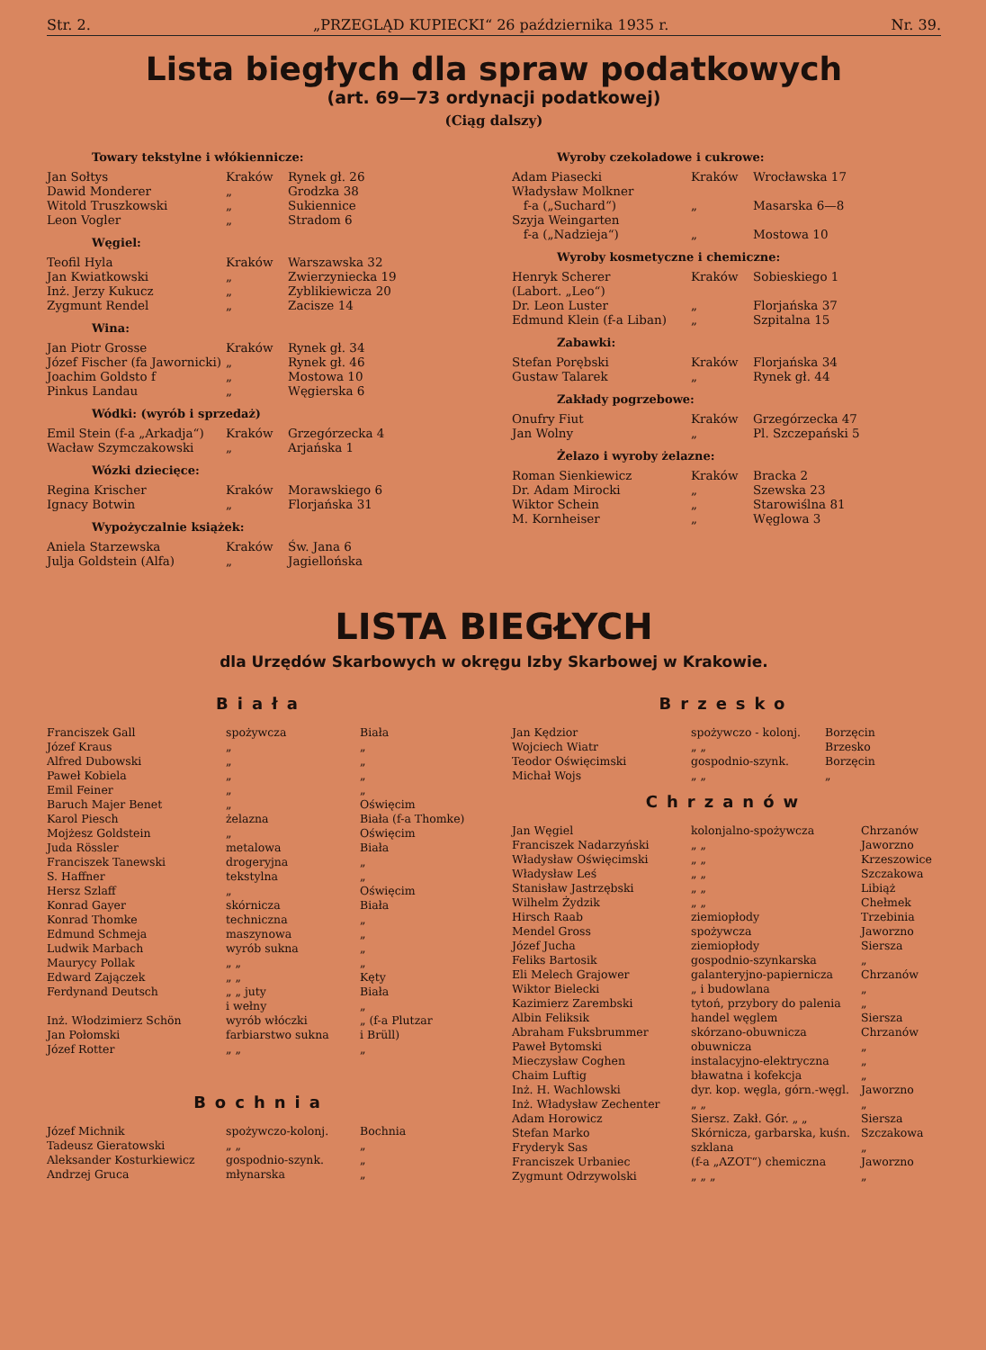Str. 2. „PRZEGLĄD KUPIECKI“ 26 października 1935 r. Nr. 39.
Lista biegłych dla spraw podatkowych
(art. 69—73 ordynacji podatkowej)
(Ciąg dalszy)
Towary tekstylne i włókiennicze:
| Jan Sołtys | Kraków | Rynek gł. 26 |
| Dawid Monderer | „ | Grodzka 38 |
| Witold Truszkowski | „ | Sukiennice |
| Leon Vogler | „ | Stradom 6 |
Węgiel:
| Teofil Hyla | Kraków | Warszawska 32 |
| Jan Kwiatkowski | „ | Zwierzyniecka 19 |
| Inż. Jerzy Kukucz | „ | Zyblikiewicza 20 |
| Zygmunt Rendel | „ | Zacisze 14 |
Wina:
| Jan Piotr Grosse | Kraków | Rynek gł. 34 |
| Józef Fischer (fa Jawornicki) | „ | Rynek gł. 46 |
| Joachim Goldsto f | „ | Mostowa 10 |
| Pinkus Landau | „ | Węgierska 6 |
Wódki: (wyrób i sprzedaż)
| Emil Stein (f-a „Arkadja“) | Kraków | Grzegórzecka 4 |
| Wacław Szymczakowski | „ | Arjańska 1 |
Wózki dziecięce:
| Regina Krischer | Kraków | Morawskiego 6 |
| Ignacy Botwin | „ | Florjańska 31 |
Wypożyczalnie książek:
| Aniela Starzewska | Kraków | Św. Jana 6 |
| Julja Goldstein (Alfa) | „ | Jagiellońska |
Wyroby czekoladowe i cukrowe:
| Adam Piasecki | Kraków | Wrocławska 17 |
| Władysław Molkner f-a („Suchard“) | „ | Masarska 6—8 |
| Szyja Weingarten f-a („Nadzieja“) | „ | Mostowa 10 |
Wyroby kosmetyczne i chemiczne:
| Henryk Scherer (Labort. „Leo“) | Kraków | Sobieskiego 1 |
| Dr. Leon Luster | „ | Florjańska 37 |
| Edmund Klein (f-a Liban) | „ | Szpitalna 15 |
Zabawki:
| Stefan Porębski | Kraków | Florjańska 34 |
| Gustaw Talarek | „ | Rynek gł. 44 |
Zakłady pogrzebowe:
| Onufry Fiut | Kraków | Grzegórzecka 47 |
| Jan Wolny | „ | Pl. Szczepański 5 |
Żelazo i wyroby żelazne:
| Roman Sienkiewicz | Kraków | Bracka 2 |
| Dr. Adam Mirocki | „ | Szewska 23 |
| Wiktor Schein | „ | Starowiślna 81 |
| M. Kornheiser | „ | Węglowa 3 |
LISTA BIEGŁYCH
dla Urzędów Skarbowych w okręgu Izby Skarbowej w Krakowie.
Biała
| Franciszek Gall | spożywcza | Biała |
| Józef Kraus | „ | „ |
| Alfred Dubowski | „ | „ |
| Paweł Kobiela | „ | „ |
| Emil Feiner | „ | „ |
| Baruch Majer Benet | „ | Oświęcim |
| Karol Piesch | żelazna | Biała (f-a Thomke) |
| Mojżesz Goldstein | „ | Oświęcim |
| Juda Rössler | metalowa | Biała |
| Franciszek Tanewski | drogeryjna | „ |
| S. Haffner | tekstylna | „ |
| Hersz Szlaff | „ | Oświęcim |
| Konrad Gayer | skórnicza | Biała |
| Konrad Thomke | techniczna | „ |
| Edmund Schmeja | maszynowa | „ |
| Ludwik Marbach | wyrób sukna | „ |
| Maurycy Pollak | „ „ | „ |
| Edward Zajączek | „ „ | Kęty |
| Ferdynand Deutsch | „ „ juty i wełny | Biała „ |
| Inż. Włodzimierz Schön | wyrób włóczki | „ (f-a Plutzar |
| Jan Połomski | farbiarstwo sukna | i Brüll) |
| Józef Rotter | „ „ | „ |
Bochnia
| Józef Michnik | spożywczo-kolonj. | Bochnia |
| Tadeusz Gieratowski | „ „ | „ |
| Aleksander Kosturkiewicz | gospodnio-szynk. | „ |
| Andrzej Gruca | młynarska | „ |
Brzesko
| Jan Kędzior | spożywczo - kolonj. | Borzęcin |
| Wojciech Wiatr | „ „ | Brzesko |
| Teodor Oświęcimski | gospodnio-szynk. | Borzęcin |
| Michał Wojs | „ „ | „ |
Chrzanów
| Jan Węgiel | kolonjalno-spożywcza | Chrzanów |
| Franciszek Nadarzyński | „ „ | Jaworzno |
| Władysław Oświęcimski | „ „ | Krzeszowice |
| Władysław Leś | „ „ | Szczakowa |
| Stanisław Jastrzębski | „ „ | Libiąż |
| Wilhelm Żydzik | „ „ | Chełmek |
| Hirsch Raab | ziemiopłody | Trzebinia |
| Mendel Gross | spożywcza | Jaworzno |
| Józef Jucha | ziemiopłody | Siersza |
| Feliks Bartosik | gospodnio-szynkarska | „ |
| Eli Melech Grajower | galanteryjno-papiernicza | Chrzanów |
| Wiktor Bielecki | „ i budowlana | „ |
| Kazimierz Zarembski | tytoń, przybory do palenia | „ |
| Albin Feliksik | handel węglem | Siersza |
| Abraham Fuksbrummer | skórzano-obuwnicza | Chrzanów |
| Paweł Bytomski | obuwnicza | „ |
| Mieczysław Coghen | instalacyjno-elektryczna | „ |
| Chaim Luftig | bławatna i kofekcja | „ |
| Inż. H. Wachlowski | dyr. kop. węgla, górn.-węgl. | Jaworzno |
| Inż. Władysław Zechenter | „ „ | „ |
| Adam Horowicz | Siersz. Zakł. Gór. „ „ | Siersza |
| Stefan Marko | Skórnicza, garbarska, kuśn. | Szczakowa |
| Fryderyk Sas | szklana | „ |
| Franciszek Urbaniec | (f-a „AZOT“) chemiczna | Jaworzno |
| Zygmunt Odrzywolski | „ „ „ | „ |